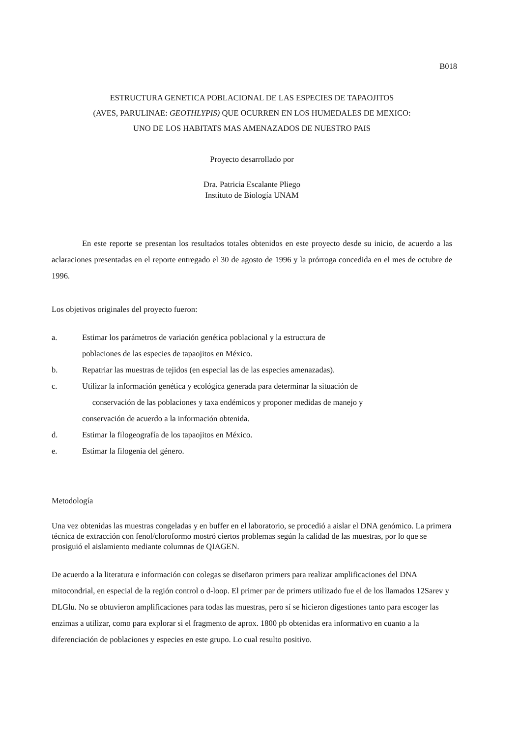B018
ESTRUCTURA GENETICA POBLACIONAL DE LAS ESPECIES DE TAPAOJITOS
(AVES, PARULINAE: GEOTHLYPIS) QUE OCURREN EN LOS HUMEDALES DE MEXICO:
UNO DE LOS HABITATS MAS AMENAZADOS DE NUESTRO PAIS
Proyecto desarrollado por
Dra. Patricia Escalante Pliego
Instituto de Biología UNAM
En este reporte se presentan los resultados totales obtenidos en este proyecto desde su inicio, de acuerdo a las aclaraciones presentadas en el reporte entregado el 30 de agosto de 1996 y la prórroga concedida en el mes de octubre de 1996.
Los objetivos originales del proyecto fueron:
a. Estimar los parámetros de variación genética poblacional y la estructura de
poblaciones de las especies de tapaojitos en México.
b. Repatriar las muestras de tejidos (en especial las de las especies amenazadas).
c. Utilizar la información genética y ecológica generada para determinar la situación de
conservación de las poblaciones y taxa endémicos y proponer medidas de manejo y
conservación de acuerdo a la información obtenida.
d. Estimar la filogeografía de los tapaojitos en México.
e. Estimar la filogenia del género.
Metodología
Una vez obtenidas las muestras congeladas y en buffer en el laboratorio, se procedió a aislar el DNA genómico. La primera técnica de extracción con fenol/cloroformo mostró ciertos problemas según la calidad de las muestras, por lo que se prosiguió el aislamiento mediante columnas de QIAGEN.
De acuerdo a la literatura e información con colegas se diseñaron primers para realizar amplificaciones del DNA mitocondrial, en especial de la región control o d-loop. El primer par de primers utilizado fue el de los llamados 12Sarev y DLGlu. No se obtuvieron amplificaciones para todas las muestras, pero sí se hicieron digestiones tanto para escoger las enzimas a utilizar, como para explorar si el fragmento de aprox. 1800 pb obtenidas era informativo en cuanto a la diferenciación de poblaciones y especies en este grupo. Lo cual resulto positivo.